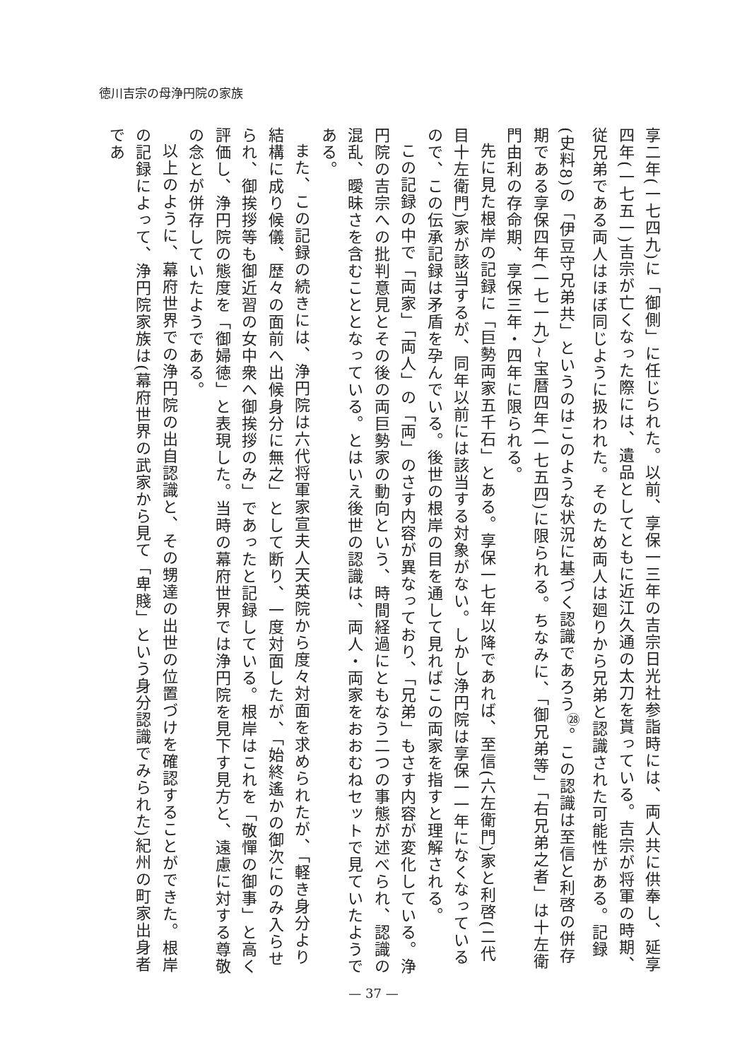徳川吉宗の母浄円院の家族
享二年(一七四九)に「御側」に任じられた。以前、享保一三年の吉宗日光社参詣時には、両人共に供奉し、延享四年(一七五一)吉宗が亡くなった際には、遺品としてともに近江久通の太刀を貰っている。吉宗が将軍の時期、従兄弟である両人はほぼ同じように扱われた。そのため両人は廻りから兄弟と認識された可能性がある。記録(史料8)の「伊豆守兄弟共」というのはこのような状況に基づく認識であろう<sup>㉘</sup>。この認識は至信と利啓の併存期である享保四年(一七一九)~宝暦四年(一七五四)に限られる。ちなみに、「御兄弟等」「右兄弟之者」は十左衛門由利の存命期、享保三年・四年に限られる。
先に見た根岸の記録に「巨勢両家五千石」とある。享保一七年以降であれば、至信(六左衛門)家と利啓(二代目十左衛門)家が該当するが、同年以前には該当する対象がない。しかし浄円院は享保一一年になくなっているので、この伝承記録は矛盾を孕んでいる。後世の根岸の目を通して見ればこの両家を指すと理解される。
この記録の中で「両家」「両人」の「両」のさす内容が異なっており、「兄弟」もさす内容が変化している。浄円院の吉宗への批判意見とその後の両巨勢家の動向という、時間経過にともなう二つの事態が述べられ、認識の混乱、曖昧さを含むこととなっている。とはいえ後世の認識は、両人・両家をおおむねセットで見ていたようである。
また、この記録の続きには、浄円院は六代将軍家宣夫人天英院から度々対面を求められたが、「軽き身分より結構に成り候儀、歴々の面前へ出候身分に無之」として断り、一度対面したが、「始終遙かの御次にのみ入らせられ、御挨拶等も御近習の女中衆へ御挨拶のみ」であったと記録している。根岸はこれを「敬憚の御事」と高く評価し、浄円院の態度を「御婦徳」と表現した。当時の幕府世界では浄円院を見下す見方と、遠慮に対する尊敬の念とが併存していたようである。
以上のように、幕府世界での浄円院の出自認識と、その甥達の出世の位置づけを確認することができた。根岸の記録によって、浄円院家族は(幕府世界の武家から見て「卑賤」という身分認識でみられた)紀州の町家出身者であ
— 37 —